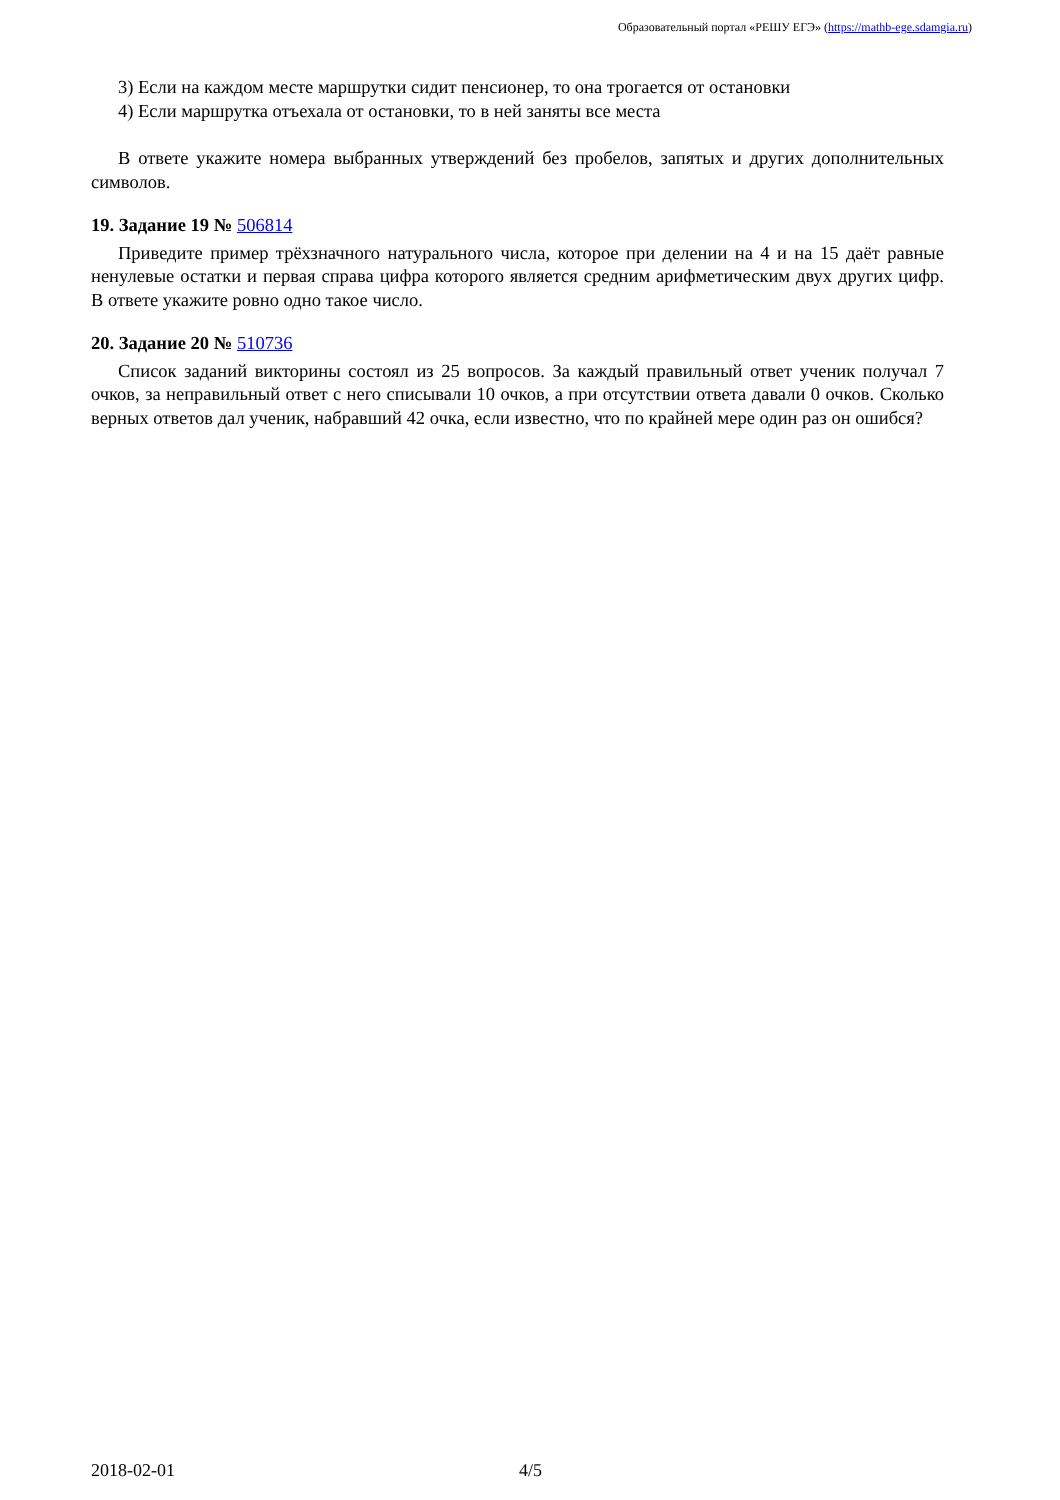Образовательный портал «РЕШУ ЕГЭ» (https://mathb-ege.sdamgia.ru)
3) Если на каждом месте маршрутки сидит пенсионер, то она трогается от остановки
4) Если маршрутка отъехала от остановки, то в ней заняты все места
В ответе укажите номера выбранных утверждений без пробелов, запятых и других дополнительных символов.
19. Задание 19 № 506814
Приведите пример трёхзначного натурального числа, которое при делении на 4 и на 15 даёт равные ненулевые остатки и первая справа цифра которого является средним арифметическим двух других цифр. В ответе укажите ровно одно такое число.
20. Задание 20 № 510736
Список заданий викторины состоял из 25 вопросов. За каждый правильный ответ ученик получал 7 очков, за неправильный ответ с него списывали 10 очков, а при отсутствии ответа давали 0 очков. Сколько верных ответов дал ученик, набравший 42 очка, если известно, что по крайней мере один раз он ошибся?
2018-02-01 4/5